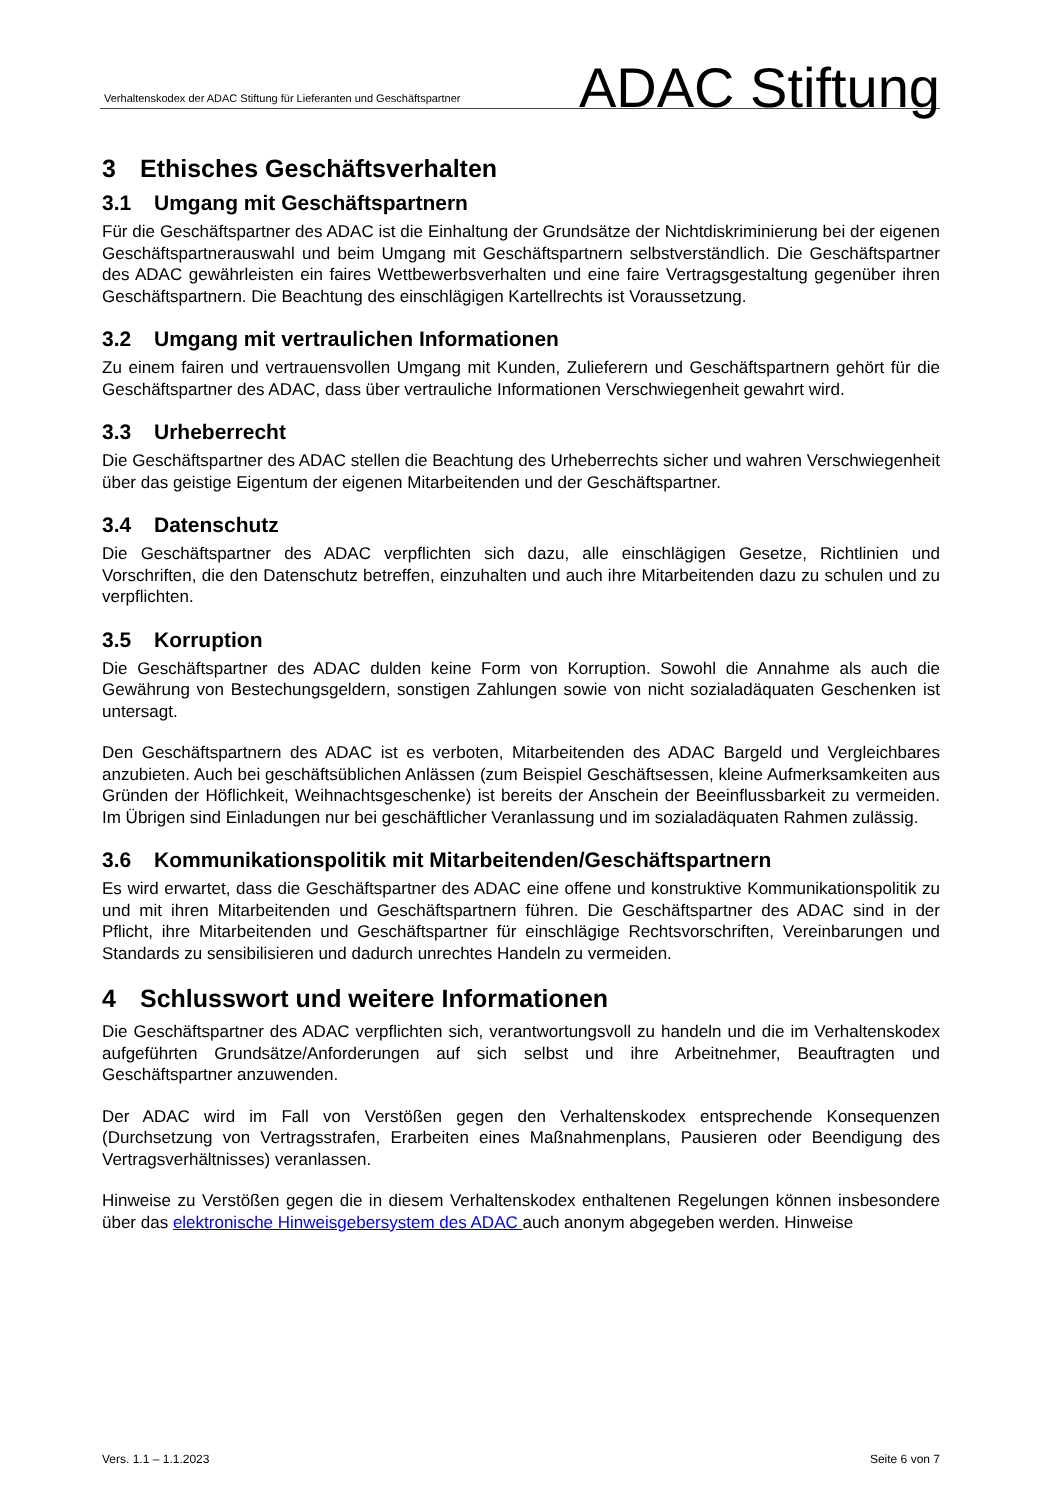Verhaltenskodex der ADAC Stiftung für Lieferanten und Geschäftspartner ADAC Stiftung
3 Ethisches Geschäftsverhalten
3.1 Umgang mit Geschäftspartnern
Für die Geschäftspartner des ADAC ist die Einhaltung der Grundsätze der Nichtdiskriminierung bei der eigenen Geschäftspartnerauswahl und beim Umgang mit Geschäftspartnern selbstverständlich. Die Geschäftspartner des ADAC gewährleisten ein faires Wettbewerbsverhalten und eine faire Vertragsgestaltung gegenüber ihren Geschäftspartnern. Die Beachtung des einschlägigen Kartellrechts ist Voraussetzung.
3.2 Umgang mit vertraulichen Informationen
Zu einem fairen und vertrauensvollen Umgang mit Kunden, Zulieferern und Geschäftspartnern gehört für die Geschäftspartner des ADAC, dass über vertrauliche Informationen Verschwiegenheit gewahrt wird.
3.3 Urheberrecht
Die Geschäftspartner des ADAC stellen die Beachtung des Urheberrechts sicher und wahren Verschwiegenheit über das geistige Eigentum der eigenen Mitarbeitenden und der Geschäftspartner.
3.4 Datenschutz
Die Geschäftspartner des ADAC verpflichten sich dazu, alle einschlägigen Gesetze, Richtlinien und Vorschriften, die den Datenschutz betreffen, einzuhalten und auch ihre Mitarbeitenden dazu zu schulen und zu verpflichten.
3.5 Korruption
Die Geschäftspartner des ADAC dulden keine Form von Korruption. Sowohl die Annahme als auch die Gewährung von Bestechungsgeldern, sonstigen Zahlungen sowie von nicht sozialadäquaten Geschenken ist untersagt.
Den Geschäftspartnern des ADAC ist es verboten, Mitarbeitenden des ADAC Bargeld und Vergleichbares anzubieten. Auch bei geschäftsüblichen Anlässen (zum Beispiel Geschäftsessen, kleine Aufmerksamkeiten aus Gründen der Höflichkeit, Weihnachtsgeschenke) ist bereits der Anschein der Beeinflussbarkeit zu vermeiden. Im Übrigen sind Einladungen nur bei geschäftlicher Veranlassung und im sozialadäquaten Rahmen zulässig.
3.6 Kommunikationspolitik mit Mitarbeitenden/Geschäftspartnern
Es wird erwartet, dass die Geschäftspartner des ADAC eine offene und konstruktive Kommunikationspolitik zu und mit ihren Mitarbeitenden und Geschäftspartnern führen. Die Geschäftspartner des ADAC sind in der Pflicht, ihre Mitarbeitenden und Geschäftspartner für einschlägige Rechtsvorschriften, Vereinbarungen und Standards zu sensibilisieren und dadurch unrechtes Handeln zu vermeiden.
4 Schlusswort und weitere Informationen
Die Geschäftspartner des ADAC verpflichten sich, verantwortungsvoll zu handeln und die im Verhaltenskodex aufgeführten Grundsätze/Anforderungen auf sich selbst und ihre Arbeitnehmer, Beauftragten und Geschäftspartner anzuwenden.
Der ADAC wird im Fall von Verstößen gegen den Verhaltenskodex entsprechende Konsequenzen (Durchsetzung von Vertragsstrafen, Erarbeiten eines Maßnahmenplans, Pausieren oder Beendigung des Vertragsverhältnisses) veranlassen.
Hinweise zu Verstößen gegen die in diesem Verhaltenskodex enthaltenen Regelungen können insbesondere über das elektronische Hinweisgebersystem des ADAC auch anonym abgegeben werden. Hinweise
Vers. 1.1 – 1.1.2023 Seite 6 von 7